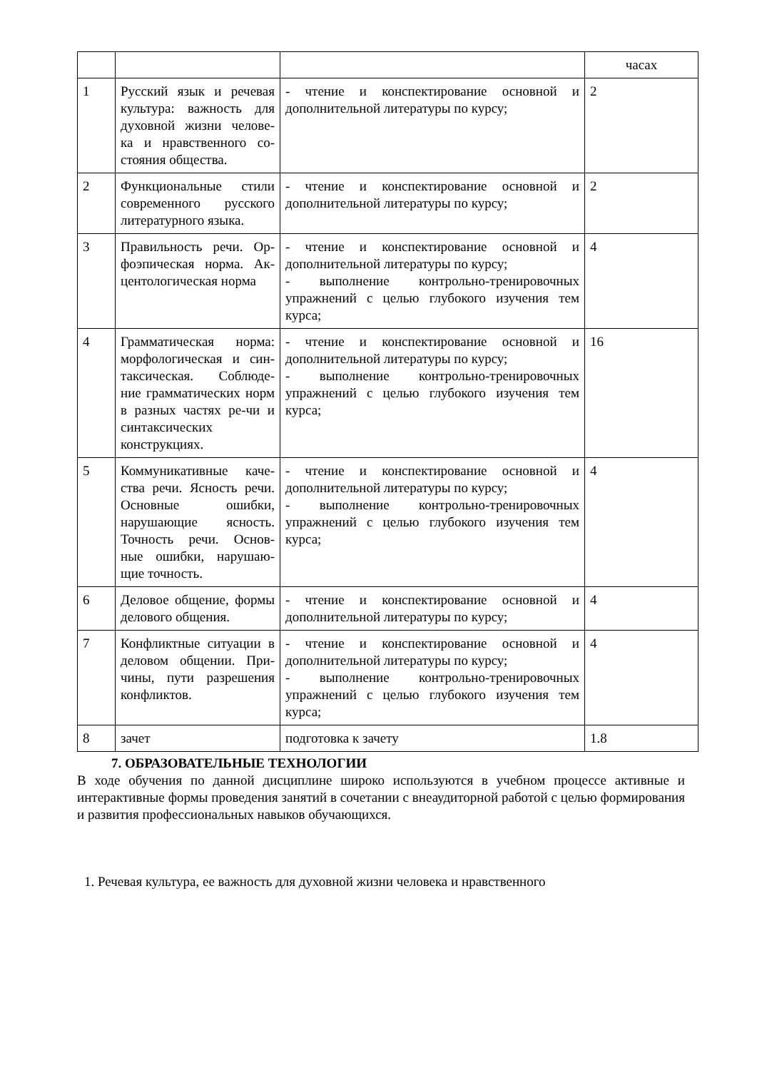| | | | часах |
| 1 | Русский язык и речевая культура: важность для духовной жизни челове- ка и нравственного со- стояния общества. | - чтение и конспектирование основной и дополнительной литературы по курсу; | 2 |
| 2 | Функциональные стили современного русского литературного языка. | - чтение и конспектирование основной и дополнительной литературы по курсу; | 2 |
| 3 | Правильность речи. Ор- фоэпическая норма. Ак- центологическая норма | - чтение и конспектирование основной и дополнительной литературы по курсу; - выполнение контрольно-тренировочных упражнений с целью глубокого изучения тем курса; | 4 |
| 4 | Грамматическая норма: морфологическая и син- таксическая. Соблюде- ние грамматических норм в разных частях ре-чи и синтаксических конструкциях. | - чтение и конспектирование основной и дополнительной литературы по курсу; - выполнение контрольно-тренировочных упражнений с целью глубокого изучения тем курса; | 16 |
| 5 | Коммуникативные каче- ства речи. Ясность речи. Основные ошибки, нарушающие ясность. Точность речи. Основ- ные ошибки, нарушаю- щие точность. | - чтение и конспектирование основной и дополнительной литературы по курсу; - выполнение контрольно-тренировочных упражнений с целью глубокого изучения тем курса; | 4 |
| 6 | Деловое общение, формы делового общения. | - чтение и конспектирование основной и дополнительной литературы по курсу; | 4 |
| 7 | Конфликтные ситуации в деловом общении. При- чины, пути разрешения конфликтов. | - чтение и конспектирование основной и дополнительной литературы по курсу; - выполнение контрольно-тренировочных упражнений с целью глубокого изучения тем курса; | 4 |
| 8 | зачет | подготовка к зачету | 1.8 |
7. ОБРАЗОВАТЕЛЬНЫЕ ТЕХНОЛОГИИ
В ходе обучения по данной дисциплине широко используются в учебном процессе активные и интерактивные формы проведения занятий в сочетании с внеаудиторной работой с целью формирования и развития профессиональных навыков обучающихся.
1. Речевая культура, ее важность для духовной жизни человека и нравственного